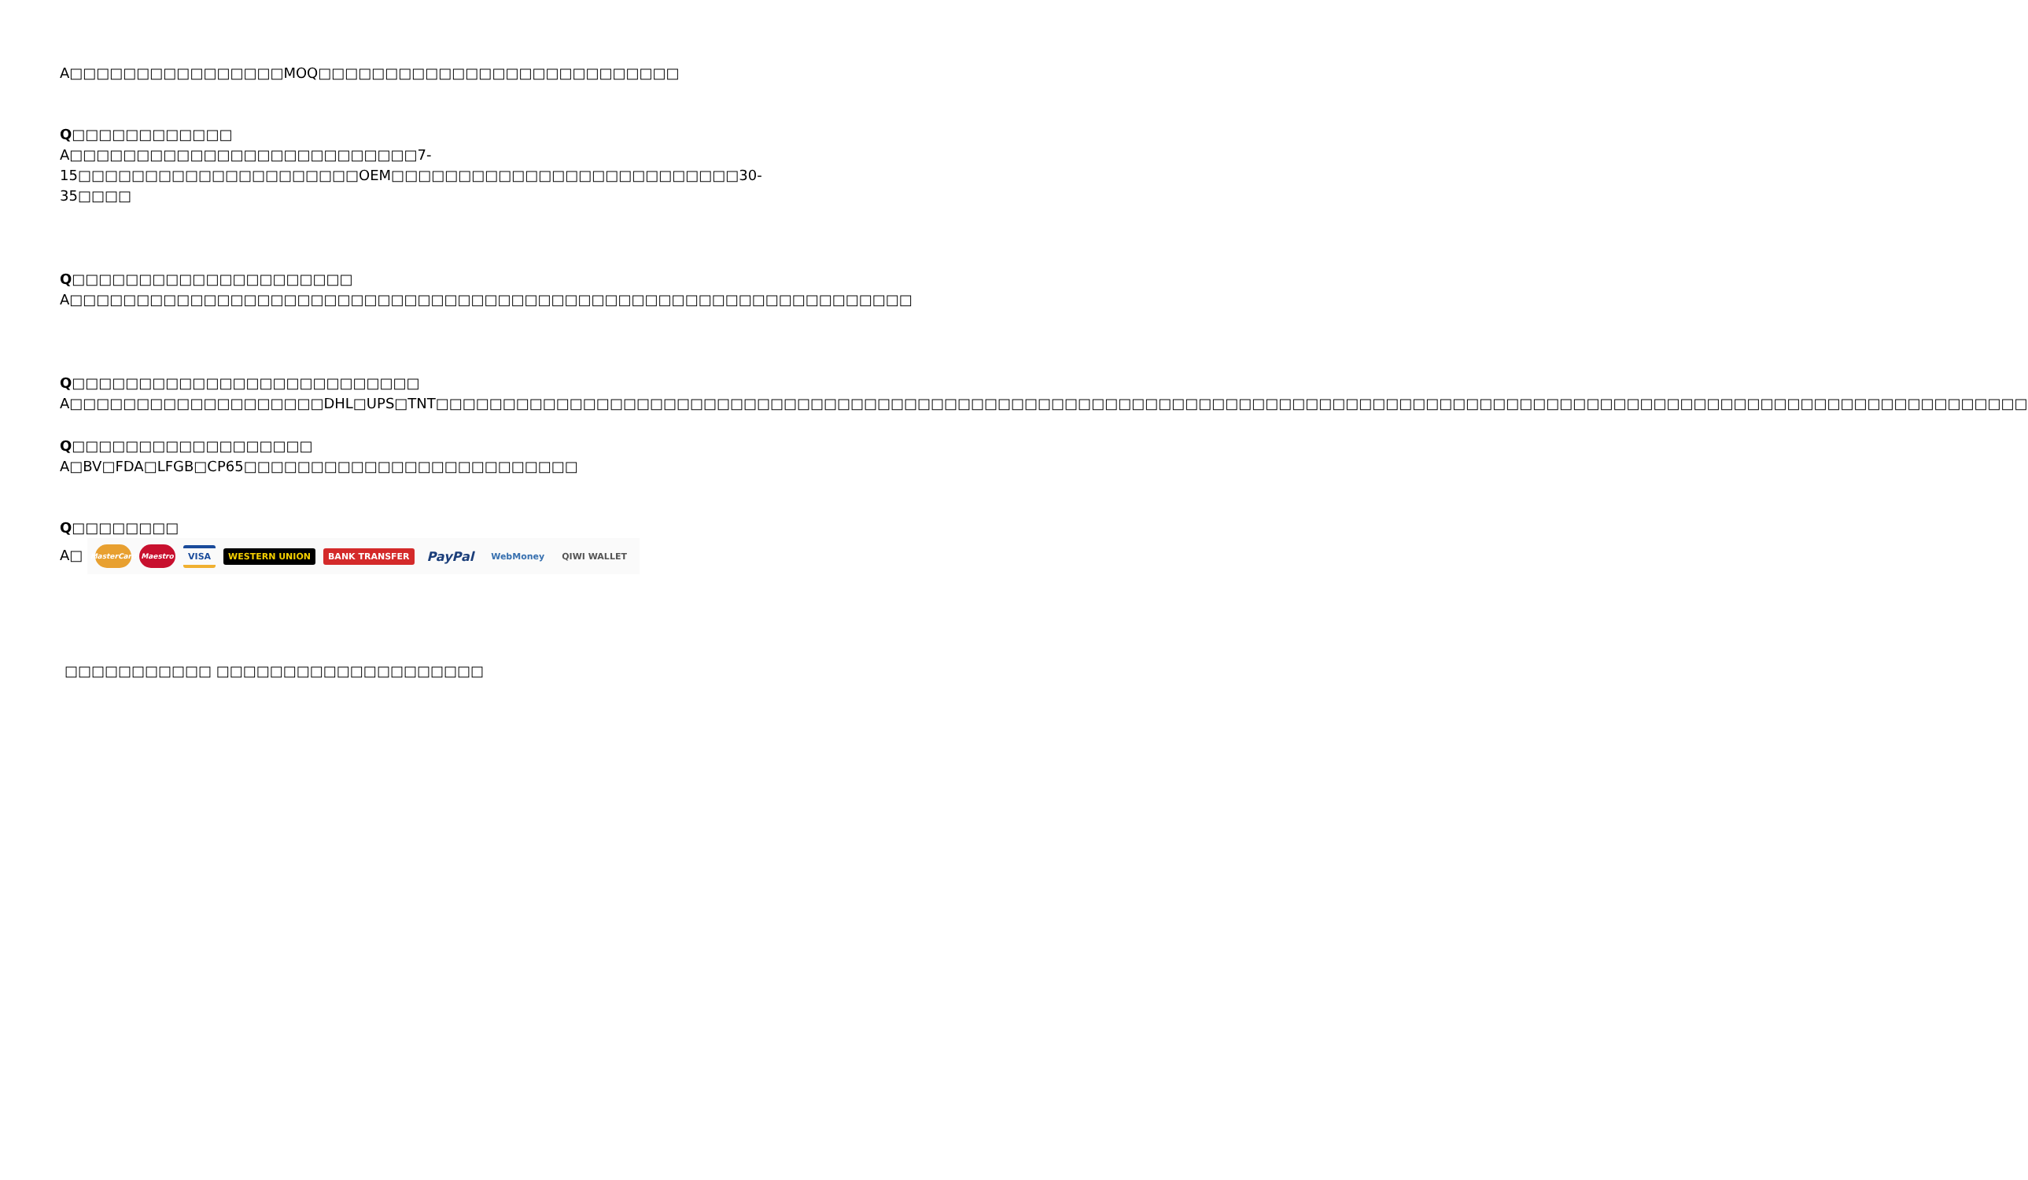A□□□□□□□□□□□□□□□□MOQ□□□□□□□□□□□□□□□□□□□□□□□□□□□
Q□□□□□□□□□□□□
A□□□□□□□□□□□□□□□□□□□□□□□□□□7-15□□□□□□□□□□□□□□□□□□□□□OEM□□□□□□□□□□□□□□□□□□□□□□□□□□30-35□□□□
Q□□□□□□□□□□□□□□□□□□□□□
A□□□□□□□□□□□□□□□□□□□□□□□□□□□□□□□□□□□□□□□□□□□□□□□□□□□□□□□□□□□□□□□
Q□□□□□□□□□□□□□□□□□□□□□□□□□□
A□□□□□□□□□□□□□□□□□□□DHL□UPS□TNT□□□□□□□□□□□□□□□□□□□□□□□□□□□□□□□□□□□□□□□□□□□□□□□□□□□□□□□□□□□□□□□□□□□□□□□□□□□□□□□□□□□□□□□□□□□□□□□□□□□□□□□□□□□□□□□□□□□□□□□
Q□□□□□□□□□□□□□□□□□□
A□BV□FDA□LFGB□CP65□□□□□□□□□□□□□□□□□□□□□□□□□
Q□□□□□□□□
A□ MasterCard Maestro VISA WESTERN UNION BANK TRANSFER PayPal WebMoney QIWI WALLET
□□□□□□□□□□□ □□□□□□□□□□□□□□□□□□□□